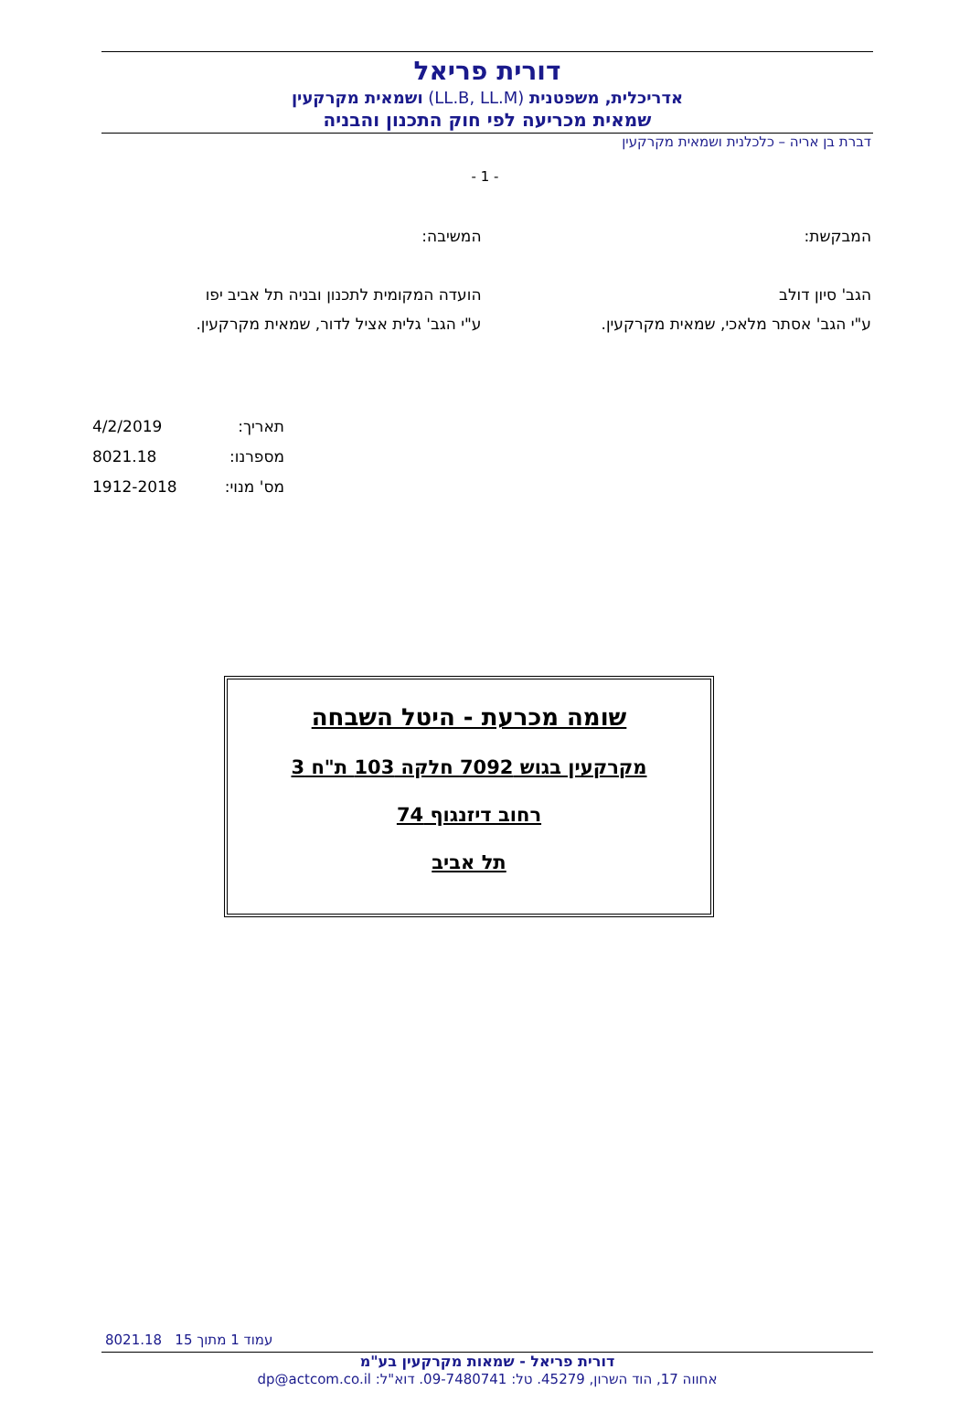דורית פריאל
אדריכלית, משפטנית (LL.B, LL.M) ושמאית מקרקעין
שמאית מכריעה לפי חוק התכנון והבניה
דברת בן אריה – כלכלנית ושמאית מקרקעין
- 1 -
המבקשת:
הגב' סיון דולב
ע"י הגב' אסתר מלאכי, שמאית מקרקעין.
המשיבה:
הועדה המקומית לתכנון ובניה תל אביב יפו
ע"י הגב' גלית אציל לדור, שמאית מקרקעין.
תאריך: 4/2/2019
מספרנו: 8021.18
מס' מנוי: 1912-2018
שומה מכרעת - היטל השבחה
מקרקעין בגוש 7092 חלקה 103 ת"ח 3
רחוב דיזנגוף 74
תל אביב
8021.18 עמוד 1 מתוך 15
דורית פריאל - שמאות מקרקעין בע"מ
אחווה 17, הוד השרון, 45279. טל: 09-7480741. דוא"ל: dp@actcom.co.il